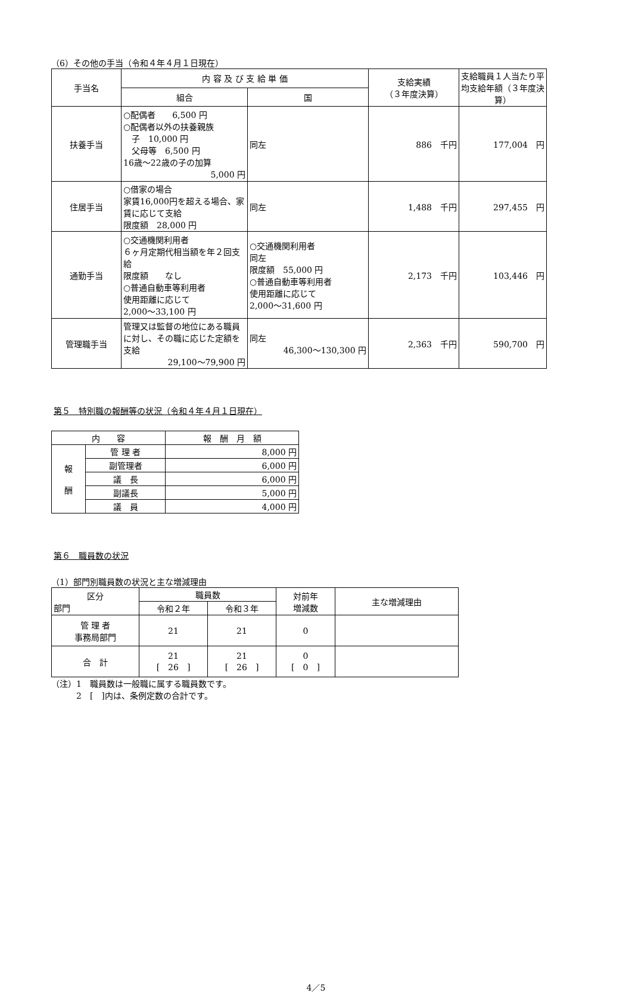（6）その他の手当（令和４年４月１日現在）
| 手当名 | 内 容 及 び 支 給 単 価 | | 支給実績 （３年度決算） | 支給職員１人当たり平均支給年額（３年度決算） |
| --- | --- | --- | --- | --- |
| | 組合 | 国 | | |
| 扶養手当 | ○配偶者 6,500 円 ○配偶者以外の扶養親族 子 10,000 円 父母等 6,500 円 16歳～22歳の子の加算 5,000 円 | 同左 | 886 千円 | 177,004 円 |
| 住居手当 | ○借家の場合 家賃16,000円を超える場合、家賃に応じて支給 限度額 28,000 円 | 同左 | 1,488 千円 | 297,455 円 |
| 通勤手当 | ○交通機関利用者 ６ヶ月定期代相当額を年２回支給 限度額 なし ○普通自動車等利用者 使用距離に応じて 2,000～33,100 円 | ○交通機関利用者 同左 限度額 55,000 円 ○普通自動車等利用者 使用距離に応じて 2,000～31,600 円 | 2,173 千円 | 103,446 円 |
| 管理職手当 | 管理又は監督の地位にある職員に対し、その職に応じた定額を支給 29,100～79,900 円 | 同左 46,300～130,300 円 | 2,363 千円 | 590,700 円 |
第５　特別職の報酬等の状況（令和４年４月１日現在）
| 内 容 | | 報 酬 月 額 |
| --- | --- | --- |
| 報 酬 | 管 理 者 | 8,000 円 |
| | 副管理者 | 6,000 円 |
| | 議 長 | 6,000 円 |
| | 副議長 | 5,000 円 |
| | 議 員 | 4,000 円 |
第６　職員数の状況
（1）部門別職員数の状況と主な増減理由
| 区分 部門 | 職員数 | | 対前年 増減数 | 主な増減理由 |
| --- | --- | --- | --- | --- |
| | 令和２年 | 令和３年 | | |
| 管 理 者 事務局部門 | 21 | 21 | 0 | |
| 合 計 | 21 [ 26 ] | 21 [ 26 ] | 0 [ 0 ] | |
（注）1　職員数は一般職に属する職員数です。
　　　2　[　]内は、条例定数の合計です。
4／5